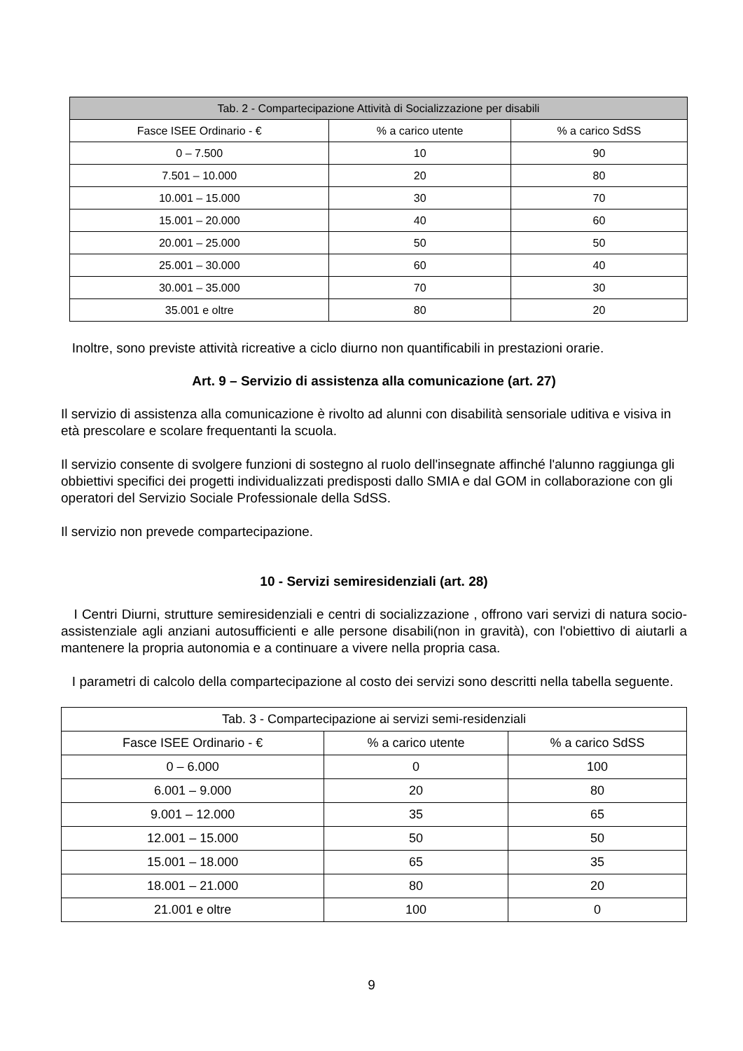| Tab. 2 - Compartecipazione Attività di Socializzazione per disabili | | |
| --- | --- | --- |
| Fasce ISEE Ordinario - € | % a carico utente | % a carico SdSS |
| 0 – 7.500 | 10 | 90 |
| 7.501 – 10.000 | 20 | 80 |
| 10.001 – 15.000 | 30 | 70 |
| 15.001 – 20.000 | 40 | 60 |
| 20.001 – 25.000 | 50 | 50 |
| 25.001 – 30.000 | 60 | 40 |
| 30.001 – 35.000 | 70 | 30 |
| 35.001 e oltre | 80 | 20 |
Inoltre, sono previste attività ricreative a ciclo diurno non quantificabili in prestazioni orarie.
Art. 9 – Servizio di assistenza alla comunicazione (art. 27)
Il servizio di assistenza alla comunicazione è rivolto ad alunni con disabilità sensoriale uditiva e visiva in età prescolare e scolare frequentanti la scuola.
Il servizio consente di svolgere funzioni di sostegno al ruolo dell'insegnate affinché l'alunno raggiunga gli obbiettivi specifici dei progetti individualizzati predisposti dallo SMIA e dal GOM in collaborazione con gli operatori del Servizio Sociale Professionale della SdSS.
Il servizio non prevede compartecipazione.
10 - Servizi semiresidenziali (art. 28)
I Centri Diurni, strutture semiresidenziali e centri di socializzazione , offrono vari servizi di natura socio-assistenziale agli anziani autosufficienti e alle persone disabili(non in gravità), con l'obiettivo di aiutarli a mantenere la propria autonomia e a continuare a vivere nella propria casa.
I parametri di calcolo della compartecipazione al costo dei servizi sono descritti nella tabella seguente.
| Tab. 3 - Compartecipazione ai servizi semi-residenziali | | |
| --- | --- | --- |
| Fasce ISEE Ordinario - € | % a carico utente | % a carico SdSS |
| 0 – 6.000 | 0 | 100 |
| 6.001 – 9.000 | 20 | 80 |
| 9.001 – 12.000 | 35 | 65 |
| 12.001 – 15.000 | 50 | 50 |
| 15.001 – 18.000 | 65 | 35 |
| 18.001 – 21.000 | 80 | 20 |
| 21.001 e oltre | 100 | 0 |
9